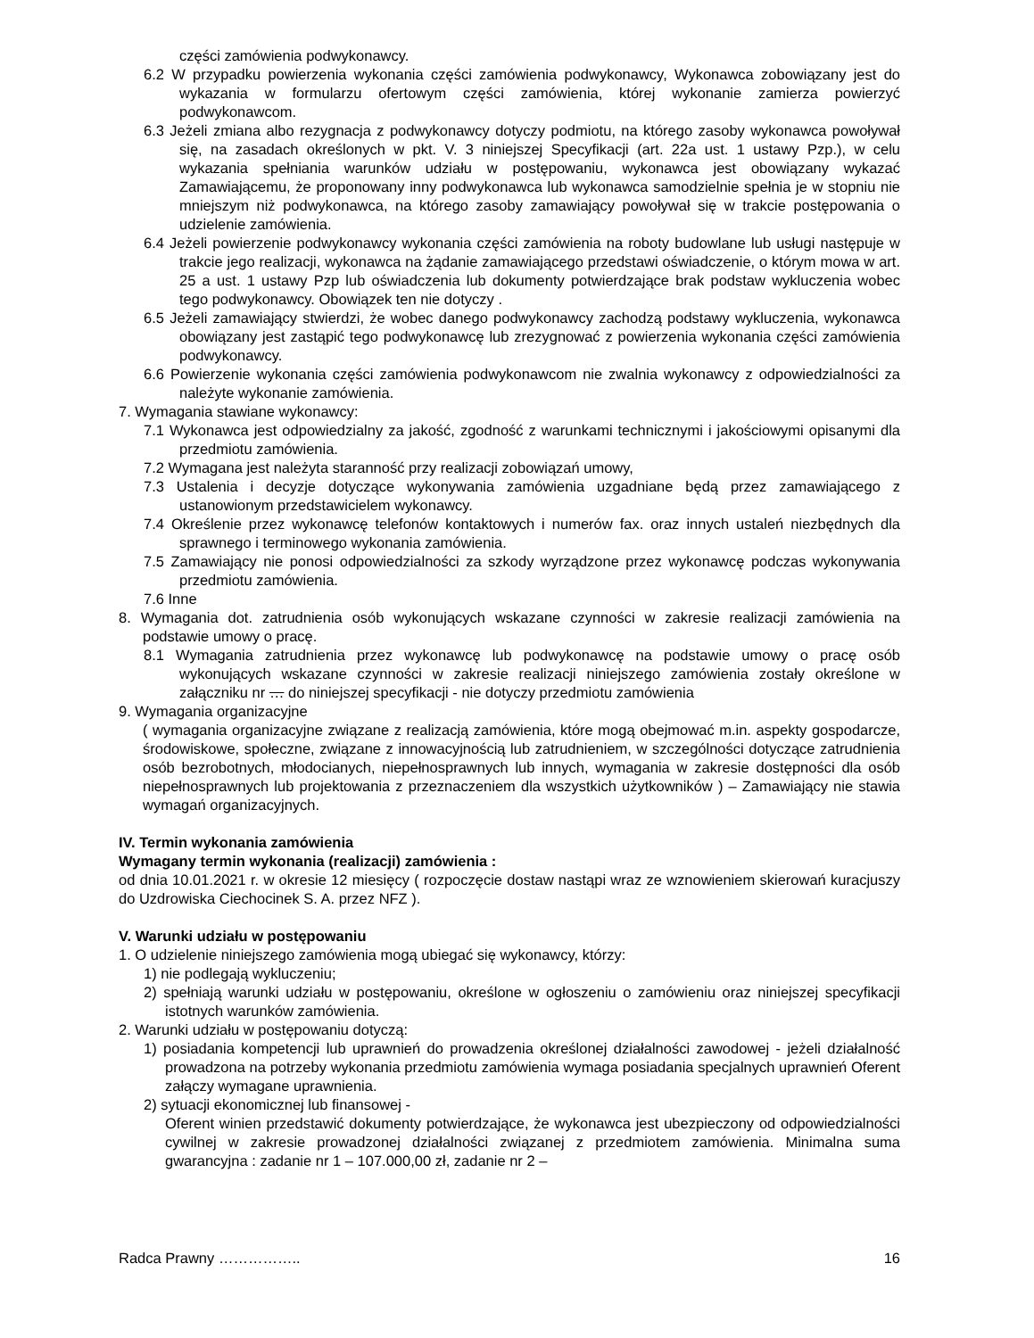części zamówienia podwykonawcy.
6.2 W przypadku powierzenia wykonania części zamówienia podwykonawcy, Wykonawca zobowiązany jest do wykazania w formularzu ofertowym części zamówienia, której wykonanie zamierza powierzyć podwykonawcom.
6.3 Jeżeli zmiana albo rezygnacja z podwykonawcy dotyczy podmiotu, na którego zasoby wykonawca powoływał się, na zasadach określonych w pkt. V. 3 niniejszej Specyfikacji (art. 22a ust. 1 ustawy Pzp.), w celu wykazania spełniania warunków udziału w postępowaniu, wykonawca jest obowiązany wykazać Zamawiającemu, że proponowany inny podwykonawca lub wykonawca samodzielnie spełnia je w stopniu nie mniejszym niż podwykonawca, na którego zasoby zamawiający powoływał się w trakcie postępowania o udzielenie zamówienia.
6.4 Jeżeli powierzenie podwykonawcy wykonania części zamówienia na roboty budowlane lub usługi następuje w trakcie jego realizacji, wykonawca na żądanie zamawiającego przedstawi oświadczenie, o którym mowa w art. 25 a ust. 1 ustawy Pzp lub oświadczenia lub dokumenty potwierdzające brak podstaw wykluczenia wobec tego podwykonawcy. Obowiązek ten nie dotyczy .
6.5 Jeżeli zamawiający stwierdzi, że wobec danego podwykonawcy zachodzą podstawy wykluczenia, wykonawca obowiązany jest zastąpić tego podwykonawcę lub zrezygnować z powierzenia wykonania części zamówienia podwykonawcy.
6.6 Powierzenie wykonania części zamówienia podwykonawcom nie zwalnia wykonawcy z odpowiedzialności za należyte wykonanie zamówienia.
7. Wymagania stawiane wykonawcy:
7.1 Wykonawca jest odpowiedzialny za jakość, zgodność z warunkami technicznymi i jakościowymi opisanymi dla przedmiotu zamówienia.
7.2 Wymagana jest należyta staranność przy realizacji zobowiązań umowy,
7.3 Ustalenia i decyzje dotyczące wykonywania zamówienia uzgadniane będą przez zamawiającego z ustanowionym przedstawicielem wykonawcy.
7.4 Określenie przez wykonawcę telefonów kontaktowych i numerów fax. oraz innych ustaleń niezbędnych dla sprawnego i terminowego wykonania zamówienia.
7.5 Zamawiający nie ponosi odpowiedzialności za szkody wyrządzone przez wykonawcę podczas wykonywania przedmiotu zamówienia.
7.6 Inne
8. Wymagania dot. zatrudnienia osób wykonujących wskazane czynności w zakresie realizacji zamówienia na podstawie umowy o pracę.
8.1 Wymagania zatrudnienia przez wykonawcę lub podwykonawcę na podstawie umowy o pracę osób wykonujących wskazane czynności w zakresie realizacji niniejszego zamówienia zostały określone w załączniku nr … do niniejszej specyfikacji - nie dotyczy przedmiotu zamówienia
9. Wymagania organizacyjne
( wymagania organizacyjne związane z realizacją zamówienia, które mogą obejmować m.in. aspekty gospodarcze, środowiskowe, społeczne, związane z innowacyjnością lub zatrudnieniem, w szczególności dotyczące zatrudnienia osób bezrobotnych, młodocianych, niepełnosprawnych lub innych, wymagania w zakresie dostępności dla osób niepełnosprawnych lub projektowania z przeznaczeniem dla wszystkich użytkowników ) – Zamawiający nie stawia wymagań organizacyjnych.
IV. Termin wykonania zamówienia
Wymagany termin wykonania (realizacji) zamówienia :
od dnia 10.01.2021 r. w okresie 12 miesięcy ( rozpoczęcie dostaw nastąpi wraz ze wznowieniem skierowań kuracjuszy do Uzdrowiska Ciechocinek S. A. przez NFZ ).
V. Warunki udziału w postępowaniu
1. O udzielenie niniejszego zamówienia mogą ubiegać się wykonawcy, którzy:
1) nie podlegają wykluczeniu;
2) spełniają warunki udziału w postępowaniu, określone w ogłoszeniu o zamówieniu oraz niniejszej specyfikacji istotnych warunków zamówienia.
2. Warunki udziału w postępowaniu dotyczą:
1) posiadania kompetencji lub uprawnień do prowadzenia określonej działalności zawodowej - jeżeli działalność prowadzona na potrzeby wykonania przedmiotu zamówienia wymaga posiadania specjalnych uprawnień Oferent załączy wymagane uprawnienia.
2) sytuacji ekonomicznej lub finansowej -
Oferent winien przedstawić dokumenty potwierdzające, że wykonawca jest ubezpieczony od odpowiedzialności cywilnej w zakresie prowadzonej działalności związanej z przedmiotem zamówienia. Minimalna suma gwarancyjna : zadanie nr 1 – 107.000,00 zł, zadanie nr 2 –
Radca Prawny …………….. 16